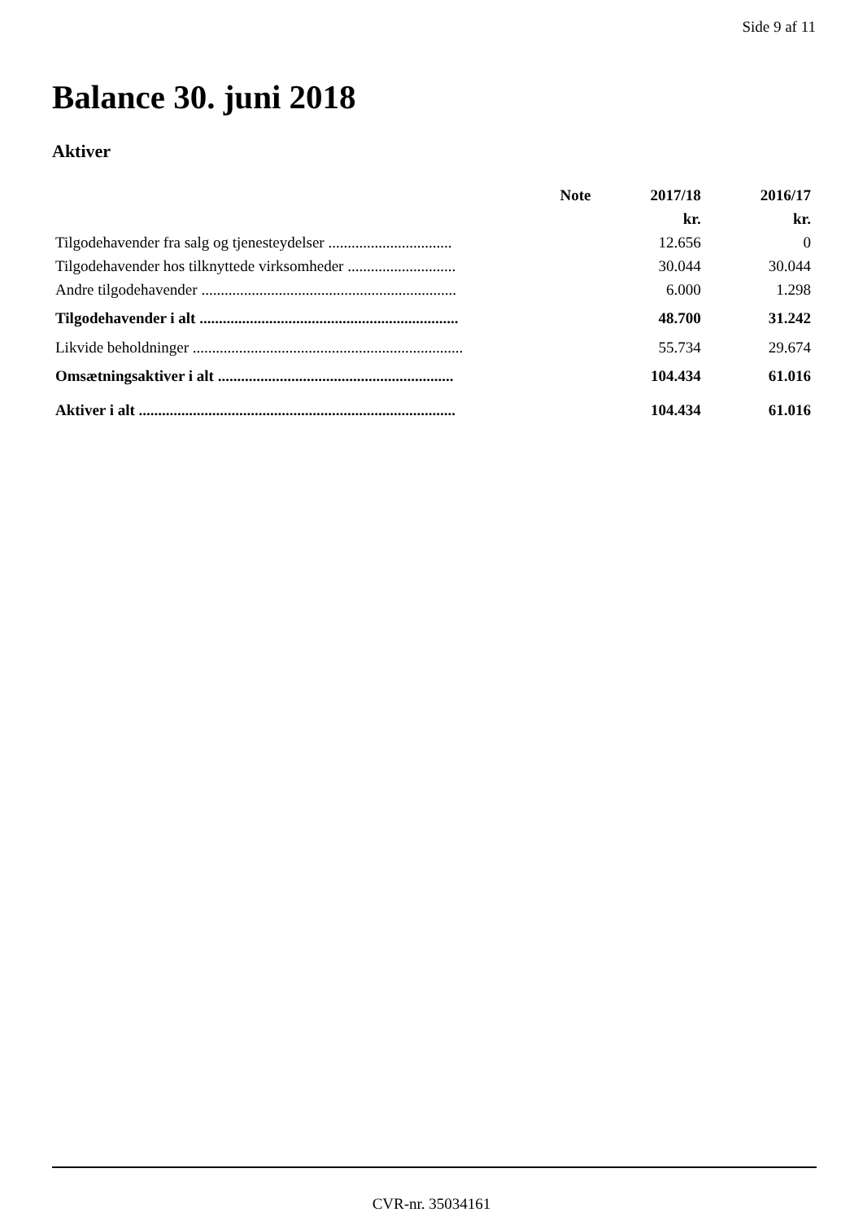Side 9 af 11
Balance 30. juni 2018
Aktiver
| | Note | 2017/18 | 2016/17 |
| --- | --- | --- | --- |
| | | kr. | kr. |
| Tilgodehavender fra salg og tjenesteydelser ................................ | | 12.656 | 0 |
| Tilgodehavender hos tilknyttede virksomheder ............................ | | 30.044 | 30.044 |
| Andre tilgodehavender .................................................................. | | 6.000 | 1.298 |
| Tilgodehavender i alt ................................................................... | | 48.700 | 31.242 |
| Likvide beholdninger ...................................................................... | | 55.734 | 29.674 |
| Omsætningsaktiver i alt ............................................................. | | 104.434 | 61.016 |
| Aktiver i alt .................................................................................. | | 104.434 | 61.016 |
CVR-nr. 35034161